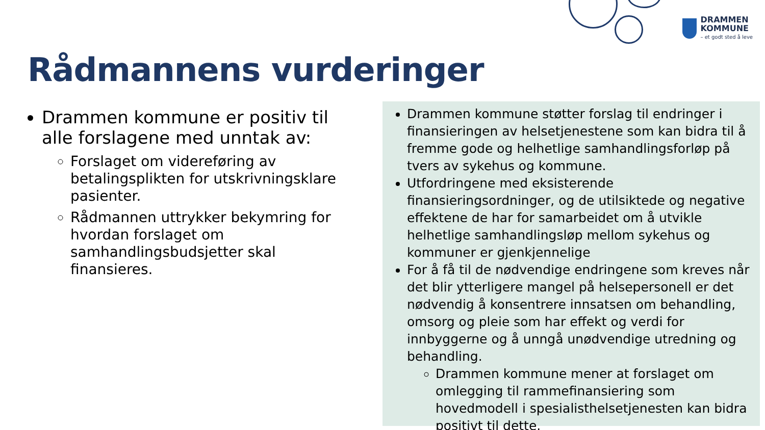DRAMMEN
KOMMUNE
– et godt sted å leve
Rådmannens vurderinger
Drammen kommune er positiv til alle forslagene med unntak av:
Forslaget om videreføring av betalingsplikten for utskrivningsklare pasienter.
Rådmannen uttrykker bekymring for hvordan forslaget om samhandlingsbudsjetter skal finansieres.
Drammen kommune støtter forslag til endringer i finansieringen av helsetjenestene som kan bidra til å fremme gode og helhetlige samhandlingsforløp på tvers av sykehus og kommune.
Utfordringene med eksisterende finansieringsordninger, og de utilsiktede og negative effektene de har for samarbeidet om å utvikle helhetlige samhandlingsløp mellom sykehus og kommuner er gjenkjennelige
For å få til de nødvendige endringene som kreves når det blir ytterligere mangel på helsepersonell er det nødvendig å konsentrere innsatsen om behandling, omsorg og pleie som har effekt og verdi for innbyggerne og å unngå unødvendige utredning og behandling.
Drammen kommune mener at forslaget om omlegging til rammefinansiering som hovedmodell i spesialisthelsetjenesten kan bidra positivt til dette.